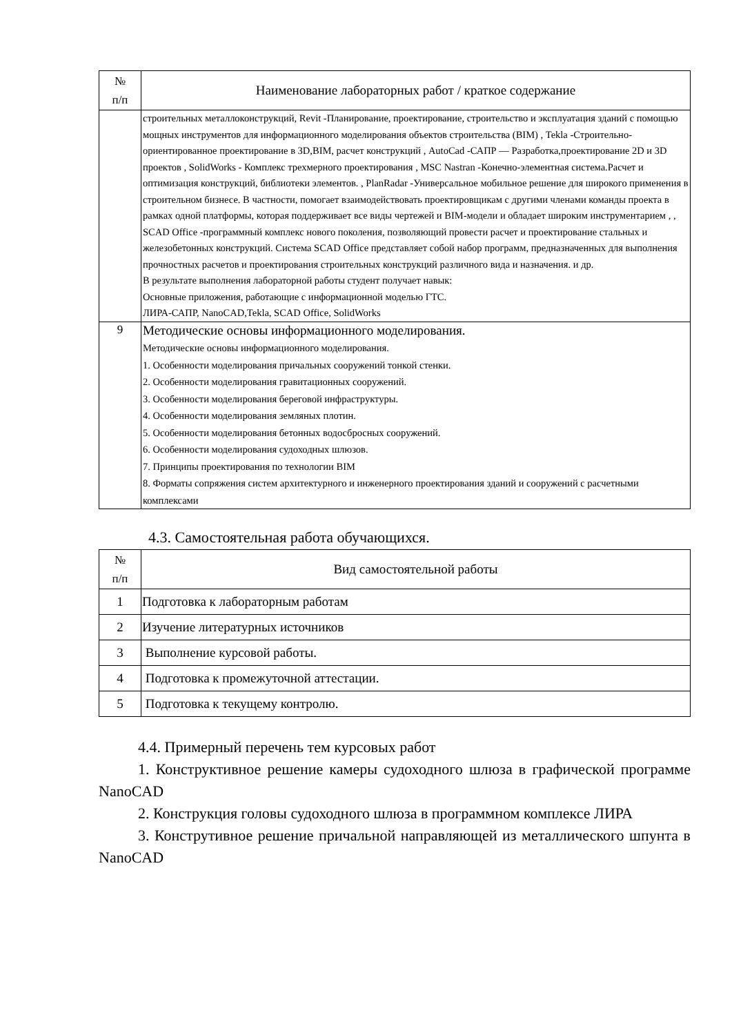| № п/п | Наименование лабораторных работ / краткое содержание |
| --- | --- |
| | строительных металлоконструкций, Revit -Планирование, проектирование, строительство и эксплуатация зданий с помощью мощных инструментов для информационного моделирования объектов строительства (BIM) , Tekla -Строительно-ориентированное проектирование в 3D,BIM, расчет конструкций , AutoCad -САПР — Разработка,проектирование 2D и 3D проектов , SolidWorks - Комплекс трехмерного проектирования , MSC Nastran -Конечно-элементная система.Расчет и оптимизация конструкций, библиотеки элементов. , PlanRadar -Универсальное мобильное решение для широкого применения в строительном бизнесе. В частности, помогает взаимодействовать проектировщикам с другими членами команды проекта в рамках одной платформы, которая поддерживает все виды чертежей и BIM-модели и обладает широким инструментарием , , SCAD Office -программный комплекс нового поколения, позволяющий провести расчет и проектирование стальных и железобетонных конструкций. Система SCAD Office представляет собой набор программ, предназначенных для выполнения прочностных расчетов и проектирования строительных конструкций различного вида и назначения. и др. В результате выполнения лабораторной работы студент получает навык: Основные приложения, работающие с информационной моделью ГТС. ЛИРА-САПР, NanoCAD,Tekla, SCAD Office, SolidWorks |
| 9 | Методические основы информационного моделирования. Методические основы информационного моделирования. 1. Особенности моделирования причальных сооружений тонкой стенки. 2. Особенности моделирования гравитационных сооружений. 3. Особенности моделирования береговой инфраструктуры. 4. Особенности моделирования земляных плотин. 5. Особенности моделирования бетонных водосбросных сооружений. 6. Особенности моделирования судоходных шлюзов. 7. Принципы проектирования по технологии BIM 8. Форматы сопряжения систем архитектурного и инженерного проектирования зданий и сооружений с расчетными комплексами |
4.3. Самостоятельная работа обучающихся.
| № п/п | Вид самостоятельной работы |
| --- | --- |
| 1 | Подготовка к лабораторным работам |
| 2 | Изучение литературных источников |
| 3 | Выполнение курсовой работы. |
| 4 | Подготовка к промежуточной аттестации. |
| 5 | Подготовка к текущему контролю. |
4.4. Примерный перечень тем курсовых работ
1. Конструктивное решение камеры судоходного шлюза в графической программе NanoCAD
2. Конструкция головы судоходного шлюза в программном комплексе ЛИРА
3. Конструтивное решение причальной направляющей из металлического шпунта в NanoCAD